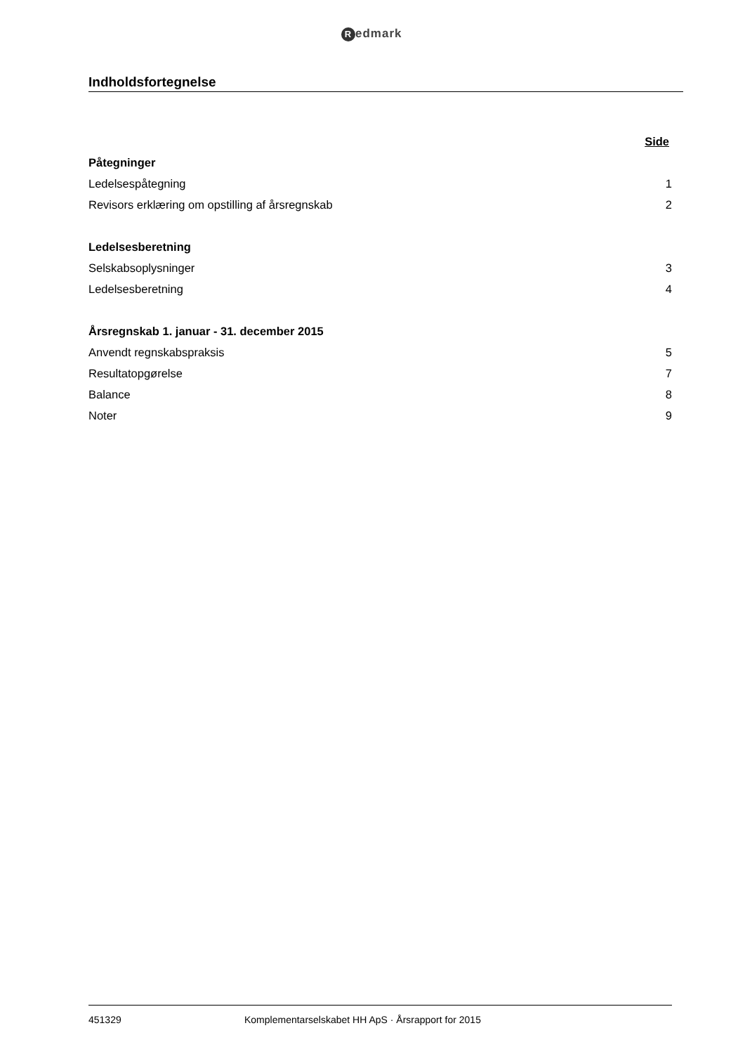Redmark
Indholdsfortegnelse
Side
Påtegninger
Ledelsespåtegning 1
Revisors erklæring om opstilling af årsregnskab 2
Ledelsesberetning
Selskabsoplysninger 3
Ledelsesberetning 4
Årsregnskab 1. januar - 31. december 2015
Anvendt regnskabspraksis 5
Resultatopgørelse 7
Balance 8
Noter 9
451329 Komplementarselskabet HH ApS · Årsrapport for 2015